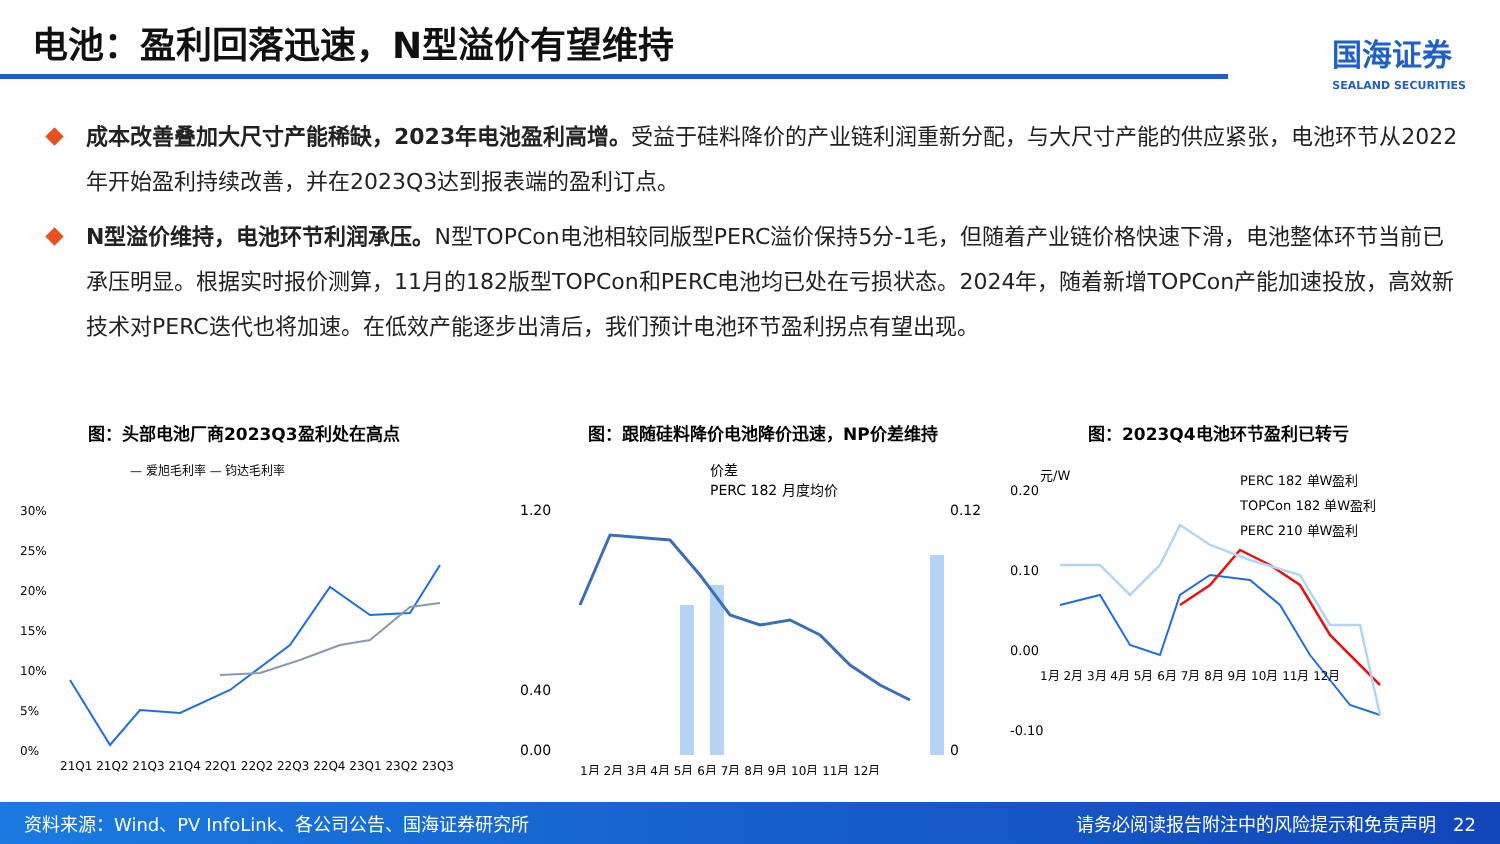电池：盈利回落迅速，N型溢价有望维持 国海证券
SEALAND SECURITIES
成本改善叠加大尺寸产能稀缺，2023年电池盈利高增。受益于硅料降价的产业链利润重新分配，与大尺寸产能的供应紧张，电池环节从2022年开始盈利持续改善，并在2023Q3达到报表端的盈利订点。
N型溢价维持，电池环节利润承压。N型TOPCon电池相较同版型PERC溢价保持5分-1毛，但随着产业链价格快速下滑，电池整体环节当前已承压明显。根据实时报价测算，11月的182版型TOPCon和PERC电池均已处在亏损状态。2024年，随着新增TOPCon产能加速投放，高效新技术对PERC迭代也将加速。在低效产能逐步出清后，我们预计电池环节盈利拐点有望出现。
图：头部电池厂商2023Q3盈利处在高点
— 爱旭毛利率 — 钧达毛利率
30%
25%
20%
15%
10%
5%
0%
21Q1 21Q2 21Q3 21Q4 22Q1 22Q2 22Q3 22Q4 23Q1 23Q2 23Q3
图：跟随硅料降价电池降价迅速，NP价差维持
价差
PERC 182 月度均价
1.20
0.40
0.00
0.12
0
1月 2月 3月 4月 5月 6月 7月 8月 9月 10月 11月 12月
图：2023Q4电池环节盈利已转亏
0.20
0.10
0.00
-0.10
元/W
PERC 182 单W盈利
TOPCon 182 单W盈利
PERC 210 单W盈利
1月 2月 3月 4月 5月 6月 7月 8月 9月 10月 11月 12月
资料来源：Wind、PV InfoLink、各公司公告、国海证券研究所 请务必阅读报告附注中的风险提示和免责声明 22